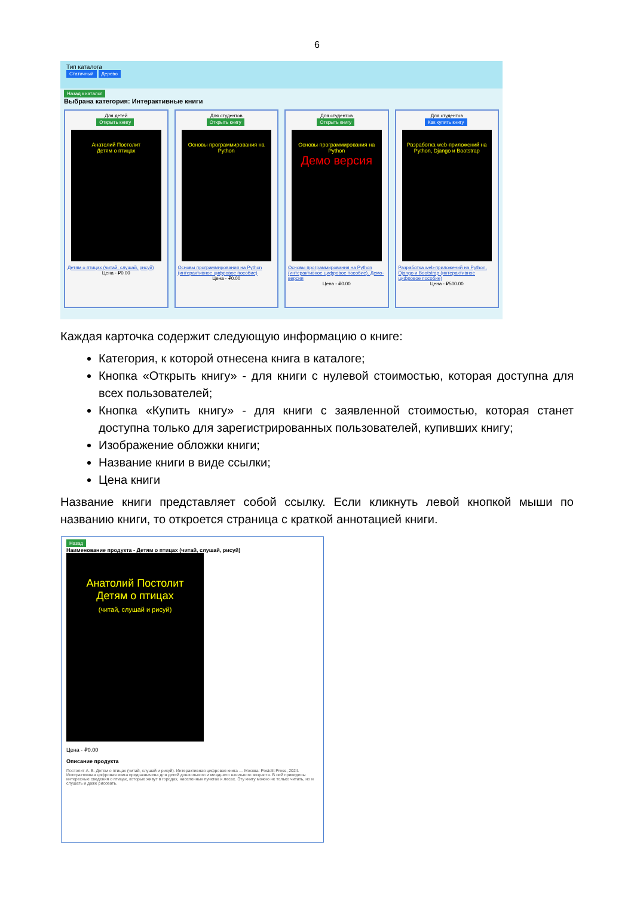6
Тип каталога
Статичный Дерево
Назад к каталог
Выбрана категория: Интерактивные книги
Для детей
Открыть книгу
Анатолий Постолит
Детям о птицах
Детям о птицах (читай, слушай, рисуй)
Цена - ₽0.00
Для студентов
Открыть книгу
Основы программирования на Python
Основы программирования на Python (интерактивное цифровое пособие)
Цена - ₽0.00
Для студентов
Открыть книгу
Основы программирования на Python
Демо версия
Основы программирования на Python (интерактивное цифровое пособие). Демо-версия
Цена - ₽0.00
Для студентов
Как купить книгу
Разработка web-приложений на Python, Django и Bootstrap
Разработка web-приложений на Python, Django и Bootstrap (интерактивное цифровое пособие)
Цена - ₽500.00
Каждая карточка содержит следующую информацию о книге:
Категория, к которой отнесена книга в каталоге;
Кнопка «Открыть книгу» - для книги с нулевой стоимостью, которая доступна для всех пользователей;
Кнопка «Купить книгу» - для книги с заявленной стоимостью, которая станет доступна только для зарегистрированных пользователей, купивших книгу;
Изображение обложки книги;
Название книги в виде ссылки;
Цена книги
Название книги представляет собой ссылку. Если кликнуть левой кнопкой мыши по названию книги, то откроется страница с краткой аннотацией книги.
Назад
Наименование продукта - Детям о птицах (читай, слушай, рисуй)
Анатолий Постолит
Детям о птицах
(читай, слушай и рисуй)
Цена - ₽0.00
Описание продукта
Постолит А. В. Детям о птицах (читай, слушай и рисуй). Интерактивная цифровая книга — Москва: Postolit Press, 2024. Интерактивная цифровая книга предназначена для детей дошкольного и младшего школьного возраста. В ней приведены интересные сведения о птицах, которые живут в городах, населенных пунктах и лесах. Эту книгу можно не только читать, но и слушать и даже рисовать.